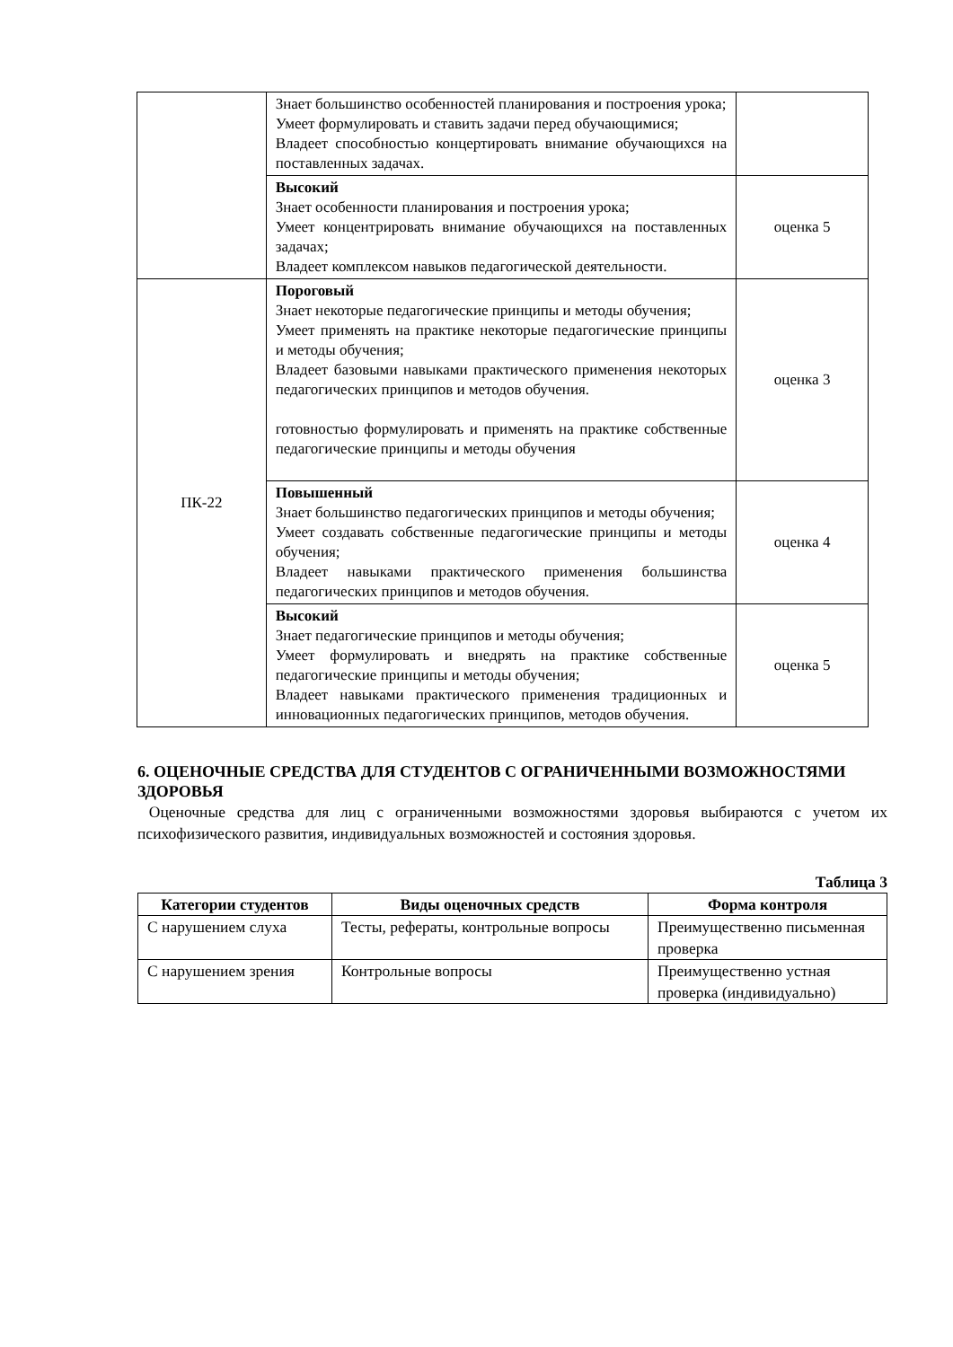| | Знает большинство особенностей планирования и построения урока; Умеет формулировать и ставить задачи перед обучающимися; Владеет способностью концертировать внимание обучающихся на поставленных задачах. | |
| | Высокий Знает особенности планирования и построения урока; Умеет концентрировать внимание обучающихся на поставленных задачах; Владеет комплексом навыков педагогической деятельности. | оценка 5 |
| ПК-22 | Пороговый Знает некоторые педагогические принципы и методы обучения; Умеет применять на практике некоторые педагогические принципы и методы обучения; Владеет базовыми навыками практического применения некоторых педагогических принципов и методов обучения. готовностью формулировать и применять на практике собственные педагогические принципы и методы обучения | оценка 3 |
| | Повышенный Знает большинство педагогических принципов и методы обучения; Умеет создавать собственные педагогические принципы и методы обучения; Владеет навыками практического применения большинства педагогических принципов и методов обучения. | оценка 4 |
| | Высокий Знает педагогические принципов и методы обучения; Умеет формулировать и внедрять на практике собственные педагогические принципы и методы обучения; Владеет навыками практического применения традиционных и инновационных педагогических принципов, методов обучения. | оценка 5 |
6. ОЦЕНОЧНЫЕ СРЕДСТВА ДЛЯ СТУДЕНТОВ С ОГРАНИЧЕННЫМИ ВОЗМОЖНОСТЯМИ ЗДОРОВЬЯ
Оценочные средства для лиц с ограниченными возможностями здоровья выбираются с учетом их психофизического развития, индивидуальных возможностей и состояния здоровья.
Таблица 3
| Категории студентов | Виды оценочных средств | Форма контроля |
| --- | --- | --- |
| С нарушением слуха | Тесты, рефераты, контрольные вопросы | Преимущественно письменная проверка |
| С нарушением зрения | Контрольные вопросы | Преимущественно устная проверка (индивидуально) |